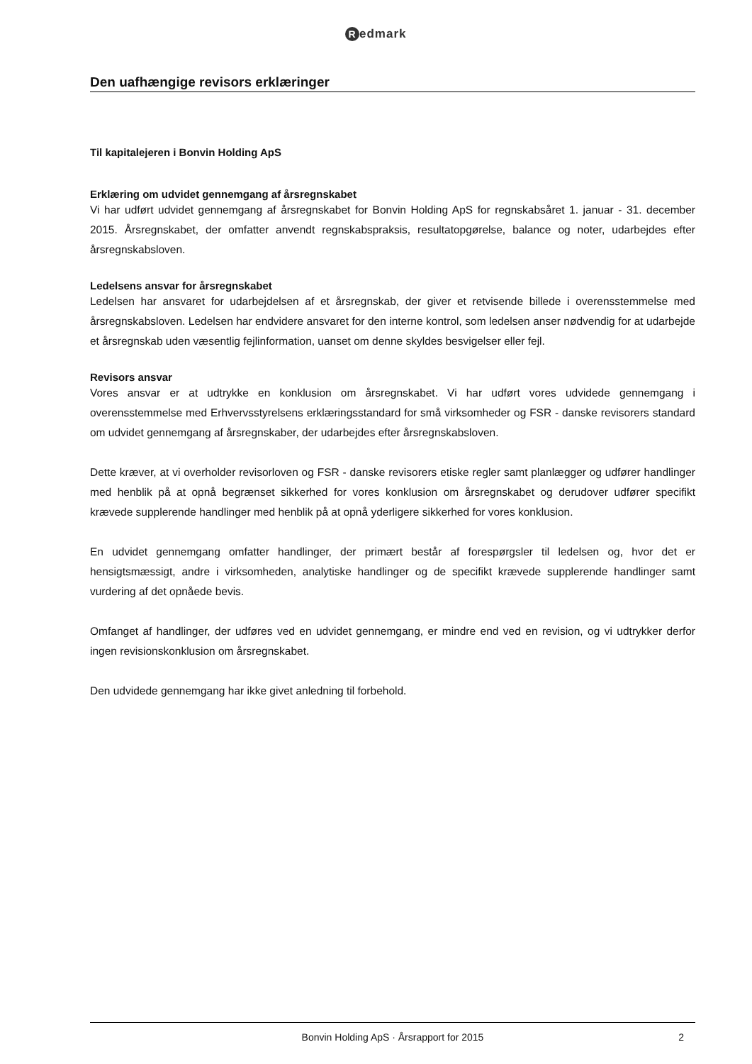Redmark
Den uafhængige revisors erklæringer
Til kapitalejeren i Bonvin Holding ApS
Erklæring om udvidet gennemgang af årsregnskabet
Vi har udført udvidet gennemgang af årsregnskabet for Bonvin Holding ApS for regnskabsåret 1. januar - 31. december 2015. Årsregnskabet, der omfatter anvendt regnskabspraksis, resultatopgørelse, balance og noter, udarbejdes efter årsregnskabsloven.
Ledelsens ansvar for årsregnskabet
Ledelsen har ansvaret for udarbejdelsen af et årsregnskab, der giver et retvisende billede i overensstemmelse med årsregnskabsloven. Ledelsen har endvidere ansvaret for den interne kontrol, som ledelsen anser nødvendig for at udarbejde et årsregnskab uden væsentlig fejlinformation, uanset om denne skyldes besvigelser eller fejl.
Revisors ansvar
Vores ansvar er at udtrykke en konklusion om årsregnskabet. Vi har udført vores udvidede gennemgang i overensstemmelse med Erhvervsstyrelsens erklæringsstandard for små virksomheder og FSR - danske revisorers standard om udvidet gennemgang af årsregnskaber, der udarbejdes efter årsregnskabsloven.
Dette kræver, at vi overholder revisorloven og FSR - danske revisorers etiske regler samt planlægger og udfører handlinger med henblik på at opnå begrænset sikkerhed for vores konklusion om årsregnskabet og derudover udfører specifikt krævede supplerende handlinger med henblik på at opnå yderligere sikkerhed for vores konklusion.
En udvidet gennemgang omfatter handlinger, der primært består af forespørgsler til ledelsen og, hvor det er hensigtsmæssigt, andre i virksomheden, analytiske handlinger og de specifikt krævede supplerende handlinger samt vurdering af det opnåede bevis.
Omfanget af handlinger, der udføres ved en udvidet gennemgang, er mindre end ved en revision, og vi udtrykker derfor ingen revisionskonklusion om årsregnskabet.
Den udvidede gennemgang har ikke givet anledning til forbehold.
Bonvin Holding ApS · Årsrapport for 2015 2